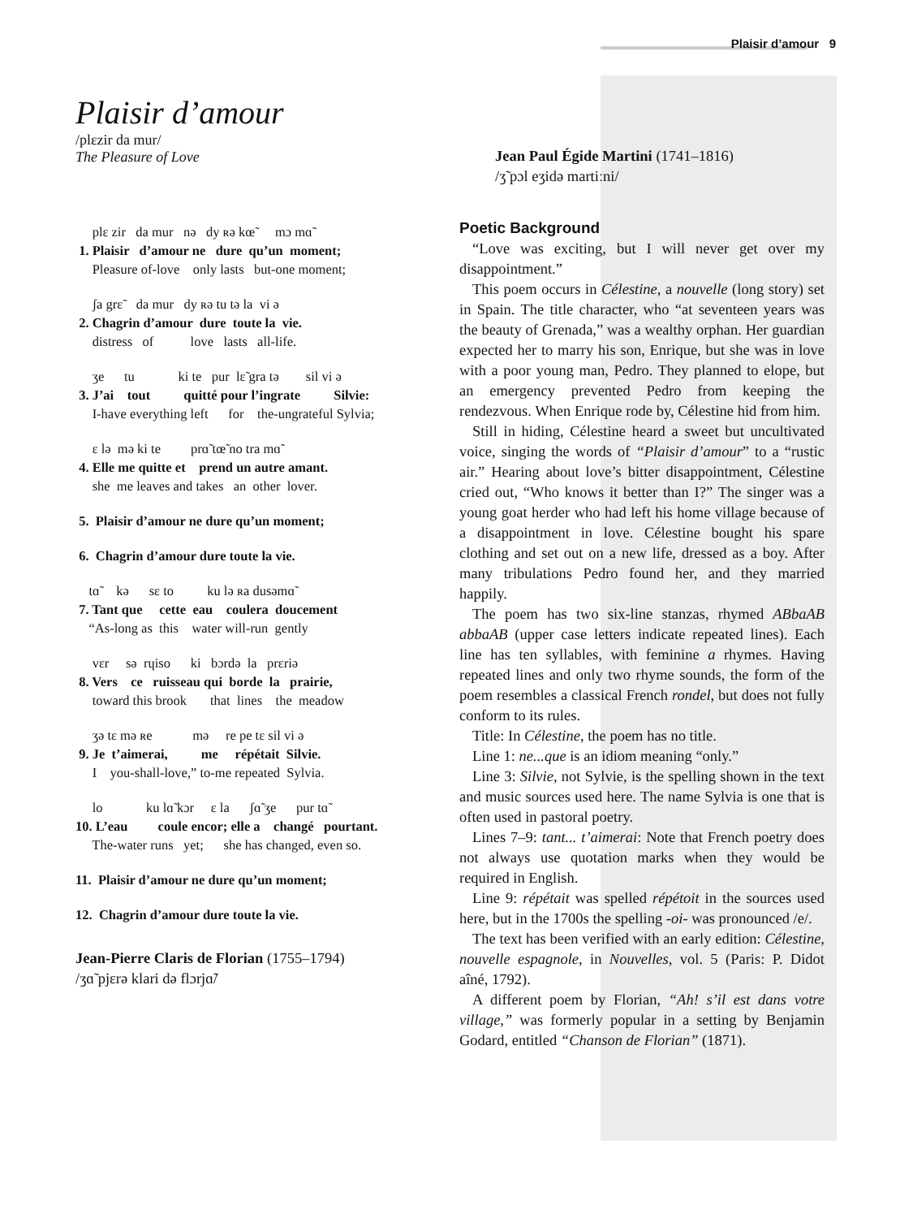Plaisir d’amour 9
Plaisir d’amour
/plɛzir da mur/
The Pleasure of Love
plɛ zir da mur nə dy ʀə kœ̃ mɔ mɑ̃ 1. Plaisir d’amour ne dure qu’un moment; Pleasure of-love only lasts but-one moment;
ʃa grɛ̃ da mur dy ʀə tu tə la vi ə 2. Chagrin d’amour dure toute la vie. distress of love lasts all-life.
ʒe tu ki te pur lɛ̃ gra tə sil vi ə 3. J’ai tout quitté pour l’ingrate Silvie: I-have everything left for the-ungrateful Sylvia;
ɛ lə mə ki te prɑ̃ tœ̃ no tra mɑ̃ 4. Elle me quitte et prend un autre amant. she me leaves and takes an other lover.
5. Plaisir d’amour ne dure qu’un moment;
6. Chagrin d’amour dure toute la vie.
tɑ̃ kə sɛ to ku lə ʀa dusəmɑ̃ 7. Tant que cette eau coulera doucement “As-long as this water will-run gently
vɛr sə rɥiso ki bɔrdə la prɛriə 8. Vers ce ruisseau qui borde la prairie, toward this brook that lines the meadow
ʒə tɛ mə ʀe mə re pe tɛ sil vi ə 9. Je t’aimerai, me répétait Silvie. I you-shall-love,” to-me repeated Sylvia.
lo ku lɑ̃ kɔr ɛ la ʃɑ̃ ʒe pur tɑ̃ 10. L’eau coule encor; elle a changé pourtant. The-water runs yet; she has changed, even so.
11. Plaisir d’amour ne dure qu’un moment;
12. Chagrin d’amour dure toute la vie.
Jean-Pierre Claris de Florian (1755–1794)
/ʒɑ̃ pjɛrə klari də flɔrjɑ̃/
Jean Paul Égide Martini (1741–1816)
/ʒ̃ pɔl eʒidə martiːni/
Poetic Background
“Love was exciting, but I will never get over my disappointment.”
This poem occurs in Célestine, a nouvelle (long story) set in Spain. The title character, who “at seventeen years was the beauty of Grenada,” was a wealthy orphan. Her guardian expected her to marry his son, Enrique, but she was in love with a poor young man, Pedro. They planned to elope, but an emergency prevented Pedro from keeping the rendezvous. When Enrique rode by, Célestine hid from him.
Still in hiding, Célestine heard a sweet but uncultivated voice, singing the words of “Plaisir d’amour” to a “rustic air.” Hearing about love’s bitter disappointment, Célestine cried out, “Who knows it better than I?” The singer was a young goat herder who had left his home village because of a disappointment in love. Célestine bought his spare clothing and set out on a new life, dressed as a boy. After many tribulations Pedro found her, and they married happily.
The poem has two six-line stanzas, rhymed ABbaAB abbaAB (upper case letters indicate repeated lines). Each line has ten syllables, with feminine a rhymes. Having repeated lines and only two rhyme sounds, the form of the poem resembles a classical French rondel, but does not fully conform to its rules.
Title: In Célestine, the poem has no title.
Line 1: ne...que is an idiom meaning “only.”
Line 3: Silvie, not Sylvie, is the spelling shown in the text and music sources used here. The name Sylvia is one that is often used in pastoral poetry.
Lines 7–9: tant... t’aimerai: Note that French poetry does not always use quotation marks when they would be required in English.
Line 9: répétait was spelled répétoit in the sources used here, but in the 1700s the spelling -oi- was pronounced /e/.
The text has been verified with an early edition: Célestine, nouvelle espagnole, in Nouvelles, vol. 5 (Paris: P. Didot aîné, 1792).
A different poem by Florian, “Ah! s’il est dans votre village,” was formerly popular in a setting by Benjamin Godard, entitled “Chanson de Florian” (1871).